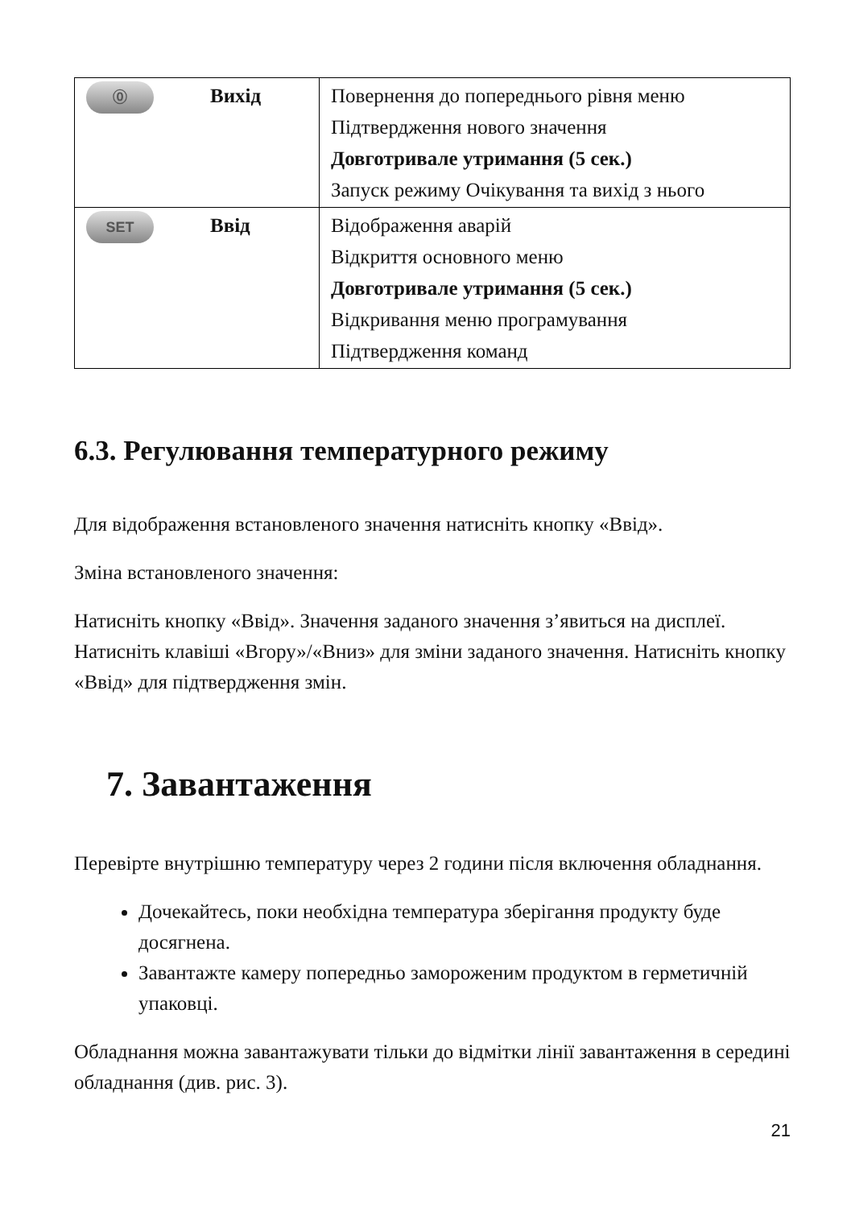| ⓪ Вихід | Повернення до попереднього рівня меню Підтвердження нового значення Довготривале утримання (5 сек.) Запуск режиму Очікування та вихід з нього |
| SET Ввід | Відображення аварій Відкриття основного меню Довготривале утримання (5 сек.) Відкривання меню програмування Підтвердження команд |
6.3. Регулювання температурного режиму
Для відображення встановленого значення натисніть кнопку «Ввід».
Зміна встановленого значення:
Натисніть кнопку «Ввід». Значення заданого значення з’явиться на дисплеї. Натисніть клавіші «Вгору»/«Вниз» для зміни заданого значення. Натисніть кнопку «Ввід» для підтвердження змін.
7. Завантаження
Перевірте внутрішню температуру через 2 години після включення обладнання.
Дочекайтесь, поки необхідна температура зберігання продукту буде досягнена.
Завантажте камеру попередньо замороженим продуктом в герметичній упаковці.
Обладнання можна завантажувати тільки до відмітки лінії завантаження в середині обладнання (див. рис. 3).
21